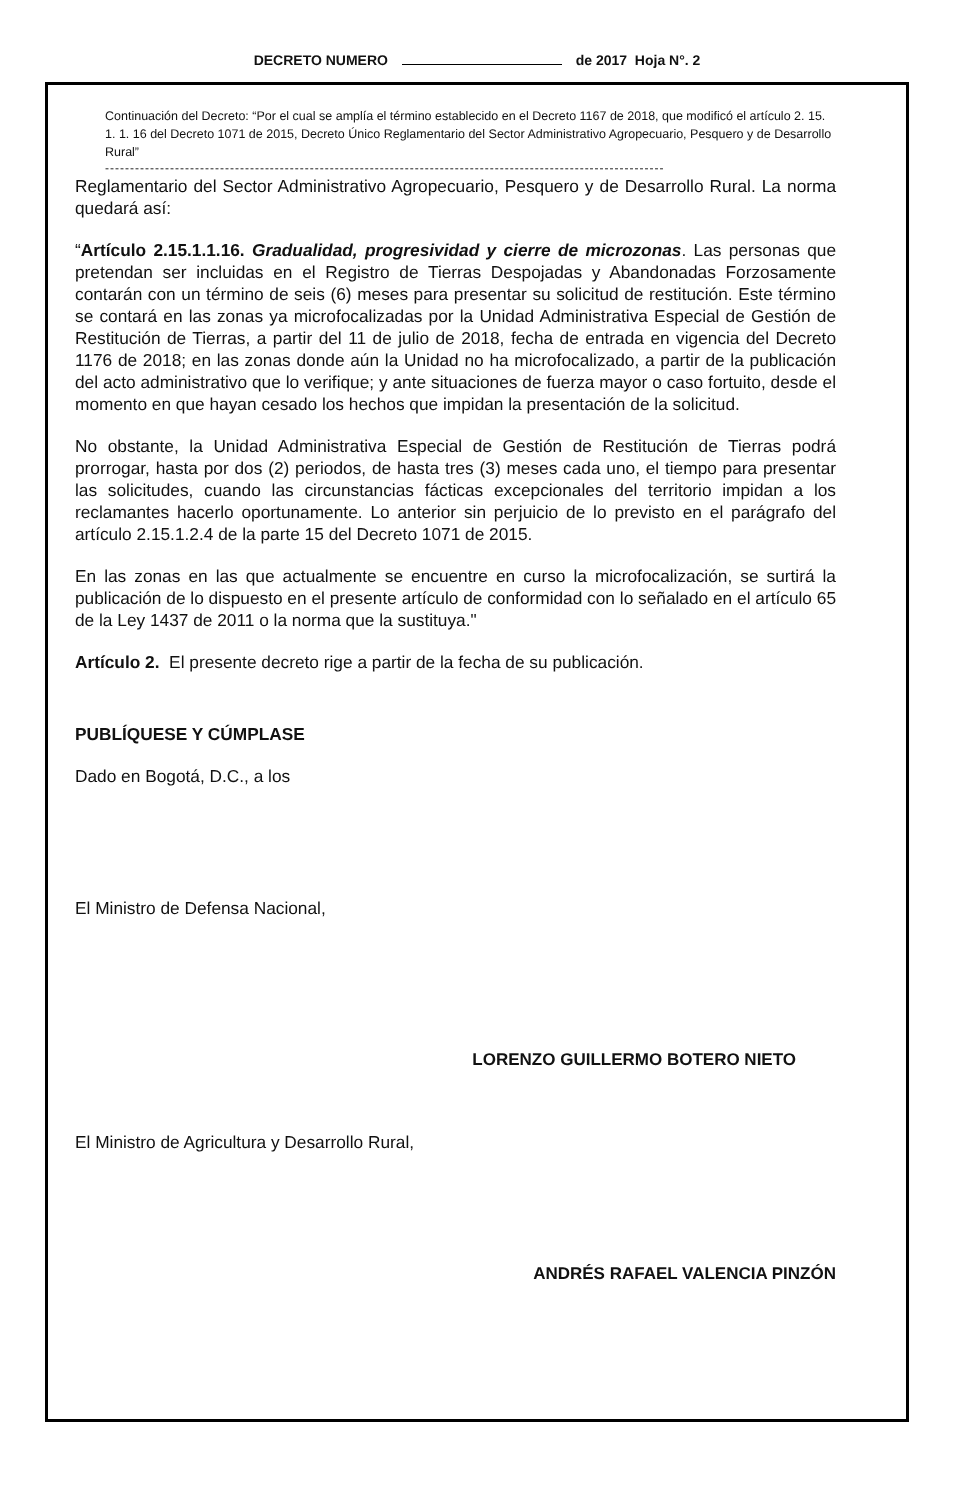DECRETO NUMERO de 2017 Hoja N°. 2
Continuación del Decreto: “Por el cual se amplía el término establecido en el Decreto 1167 de 2018, que modificó el artículo 2. 15. 1. 1. 16 del Decreto 1071 de 2015, Decreto Único Reglamentario del Sector Administrativo Agropecuario, Pesquero y de Desarrollo Rural”
----------------------------------------------------------------------------------------------------------------
Reglamentario del Sector Administrativo Agropecuario, Pesquero y de Desarrollo Rural. La norma quedará así:
“Artículo 2.15.1.1.16. Gradualidad, progresividad y cierre de microzonas. Las personas que pretendan ser incluidas en el Registro de Tierras Despojadas y Abandonadas Forzosamente contarán con un término de seis (6) meses para presentar su solicitud de restitución. Este término se contará en las zonas ya microfocalizadas por la Unidad Administrativa Especial de Gestión de Restitución de Tierras, a partir del 11 de julio de 2018, fecha de entrada en vigencia del Decreto 1176 de 2018; en las zonas donde aún la Unidad no ha microfocalizado, a partir de la publicación del acto administrativo que lo verifique; y ante situaciones de fuerza mayor o caso fortuito, desde el momento en que hayan cesado los hechos que impidan la presentación de la solicitud.
No obstante, la Unidad Administrativa Especial de Gestión de Restitución de Tierras podrá prorrogar, hasta por dos (2) periodos, de hasta tres (3) meses cada uno, el tiempo para presentar las solicitudes, cuando las circunstancias fácticas excepcionales del territorio impidan a los reclamantes hacerlo oportunamente. Lo anterior sin perjuicio de lo previsto en el parágrafo del artículo 2.15.1.2.4 de la parte 15 del Decreto 1071 de 2015.
En las zonas en las que actualmente se encuentre en curso la microfocalización, se surtirá la publicación de lo dispuesto en el presente artículo de conformidad con lo señalado en el artículo 65 de la Ley 1437 de 2011 o la norma que la sustituya."
Artículo 2. El presente decreto rige a partir de la fecha de su publicación.
PUBLÍQUESE Y CÚMPLASE
Dado en Bogotá, D.C., a los
El Ministro de Defensa Nacional,
LORENZO GUILLERMO BOTERO NIETO
El Ministro de Agricultura y Desarrollo Rural,
ANDRÉS RAFAEL VALENCIA PINZÓN